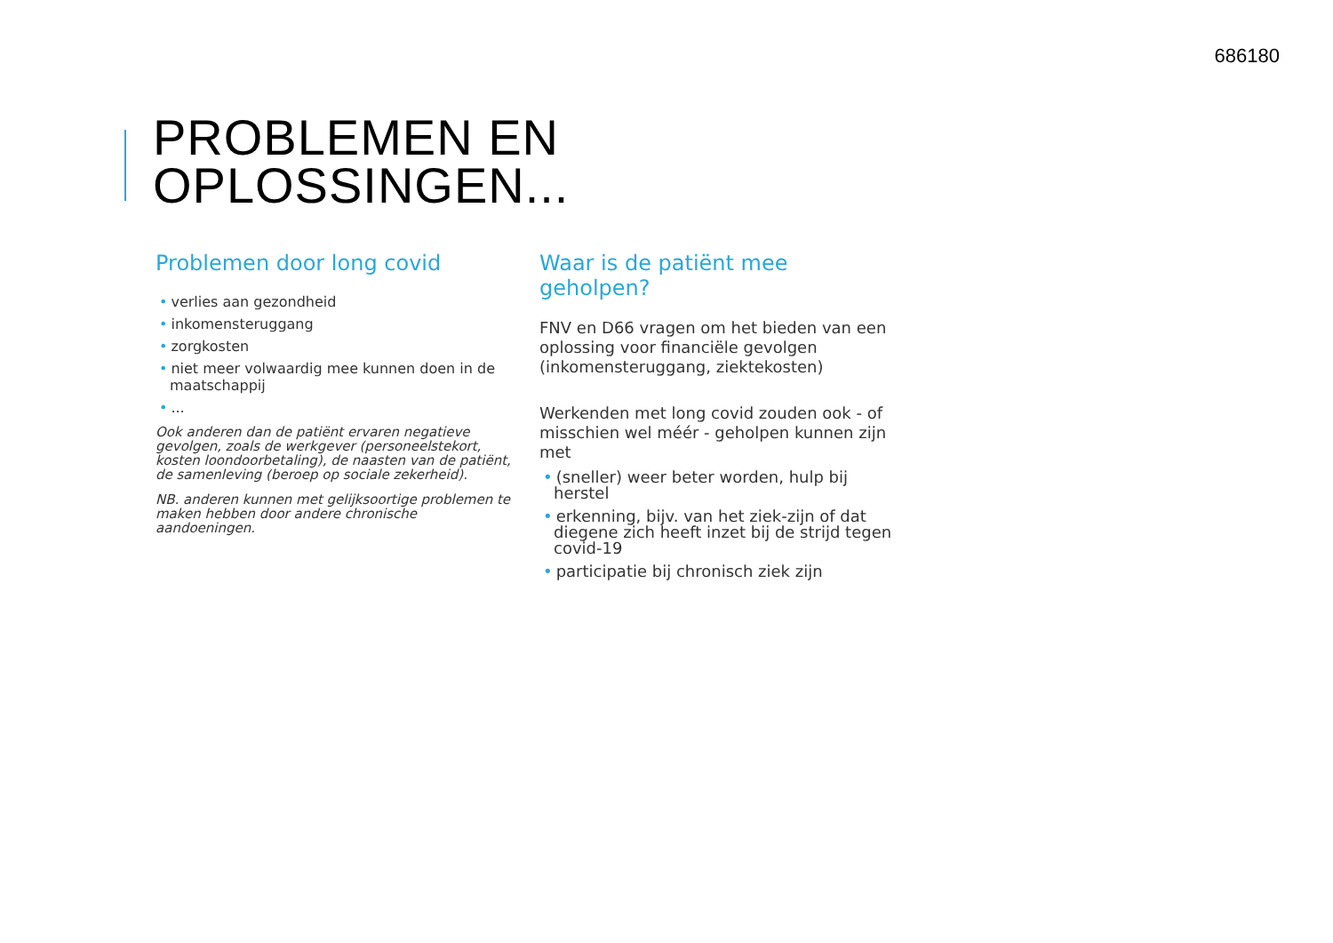686180
PROBLEMEN EN
OPLOSSINGEN...
Problemen door long covid
• verlies aan gezondheid
• inkomensteruggang
• zorgkosten
• niet meer volwaardig mee kunnen doen in de maatschappij
•...
Ook anderen dan de patiënt ervaren negatieve gevolgen, zoals de werkgever (personeelstekort, kosten loondoorbetaling), de naasten van de patiënt, de samenleving (beroep op sociale zekerheid).
NB. anderen kunnen met gelijksoortige problemen te maken hebben door andere chronische aandoeningen.
Waar is de patiënt mee geholpen?
FNV en D66 vragen om het bieden van een oplossing voor financiële gevolgen (inkomensteruggang, ziektekosten)
Werkenden met long covid zouden ook - of misschien wel méér - geholpen kunnen zijn met
• (sneller) weer beter worden, hulp bij herstel
• erkenning, bijv. van het ziek-zijn of dat diegene zich heeft inzet bij de strijd tegen covid-19
• participatie bij chronisch ziek zijn